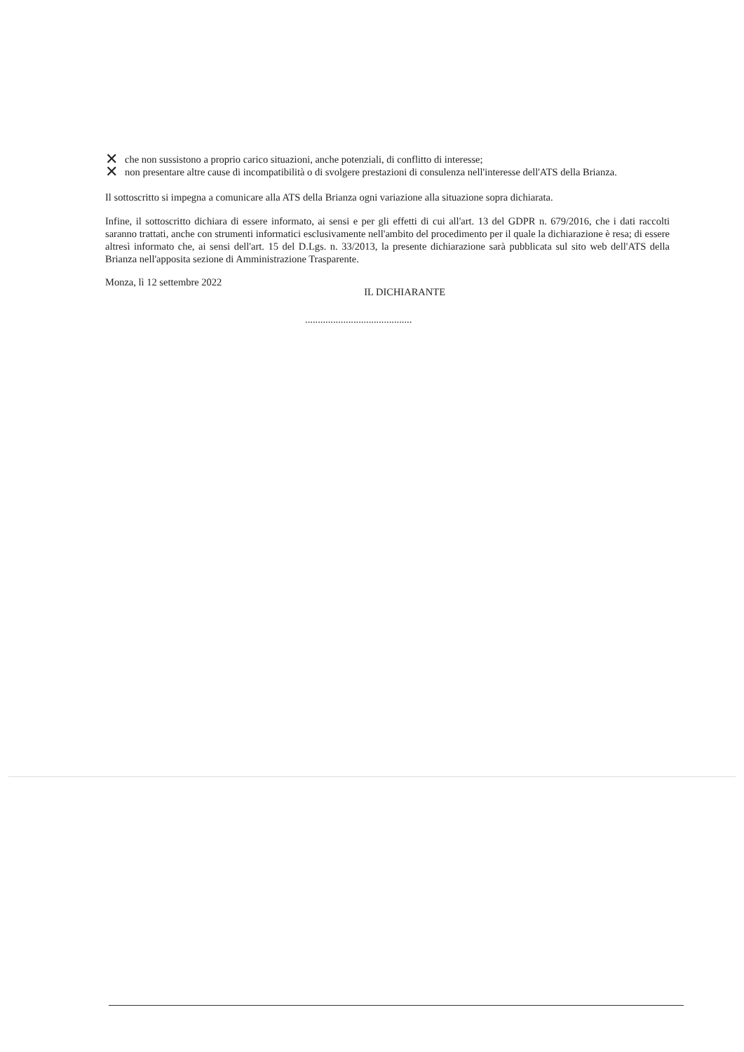✕ che non sussistono a proprio carico situazioni, anche potenziali, di conflitto di interesse;
✕ non presentare altre cause di incompatibilità o di svolgere prestazioni di consulenza nell'interesse dell'ATS della Brianza.
Il sottoscritto si impegna a comunicare alla ATS della Brianza ogni variazione alla situazione sopra dichiarata.
Infine, il sottoscritto dichiara di essere informato, ai sensi e per gli effetti di cui all'art. 13 del GDPR n. 679/2016, che i dati raccolti saranno trattati, anche con strumenti informatici esclusivamente nell'ambito del procedimento per il quale la dichiarazione è resa; di essere altresì informato che, ai sensi dell'art. 15 del D.Lgs. n. 33/2013, la presente dichiarazione sarà pubblicata sul sito web dell'ATS della Brianza nell'apposita sezione di Amministrazione Trasparente.
Monza, lì 12 settembre 2022 IL DICHIARANTE
..........................................